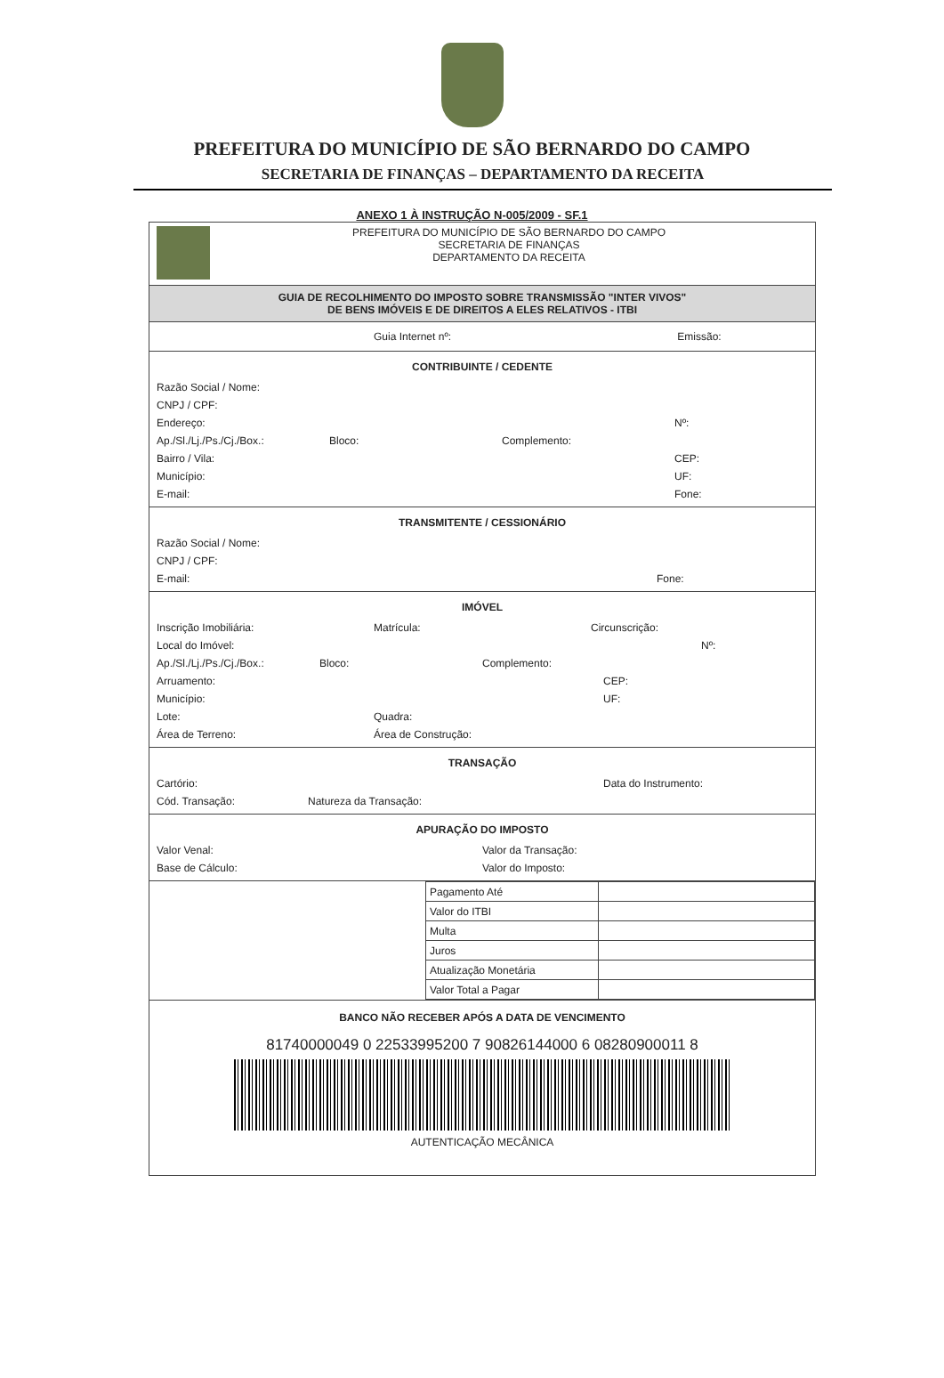PREFEITURA DO MUNICÍPIO DE SÃO BERNARDO DO CAMPO
SECRETARIA DE FINANÇAS – DEPARTAMENTO DA RECEITA
ANEXO 1 À INSTRUÇÃO N-005/2009 - SF.1
PREFEITURA DO MUNICÍPIO DE SÃO BERNARDO DO CAMPO
SECRETARIA DE FINANÇAS
DEPARTAMENTO DA RECEITA
GUIA DE RECOLHIMENTO DO IMPOSTO SOBRE TRANSMISSÃO "INTER VIVOS"
DE BENS IMÓVEIS E DE DIREITOS A ELES RELATIVOS - ITBI
Guia Internet nº: Emissão:
CONTRIBUINTE / CEDENTE
Razão Social / Nome:
CNPJ / CPF:
Endereço: Nº:
Ap./Sl./Lj./Ps./Cj./Box.: Bloco: Complemento:
Bairro / Vila: CEP:
Município: UF:
E-mail: Fone:
TRANSMITENTE / CESSIONÁRIO
Razão Social / Nome:
CNPJ / CPF:
E-mail: Fone:
IMÓVEL
Inscrição Imobiliária: Matrícula: Circunscrição:
Local do Imóvel: Nº:
Ap./Sl./Lj./Ps./Cj./Box.: Bloco: Complemento:
Arruamento: CEP:
Município: UF:
Lote: Quadra:
Área de Terreno: Área de Construção:
TRANSAÇÃO
Cartório: Data do Instrumento:
Cód. Transação: Natureza da Transação:
APURAÇÃO DO IMPOSTO
Valor Venal: Valor da Transação:
Base de Cálculo: Valor do Imposto:
| Pagamento Até | |
| Valor do ITBI | |
| Multa | |
| Juros | |
| Atualização Monetária | |
| Valor Total a Pagar | |
BANCO NÃO RECEBER APÓS A DATA DE VENCIMENTO
81740000049 0 22533995200 7 90826144000 6 08280900011 8
AUTENTICAÇÃO MECÂNICA